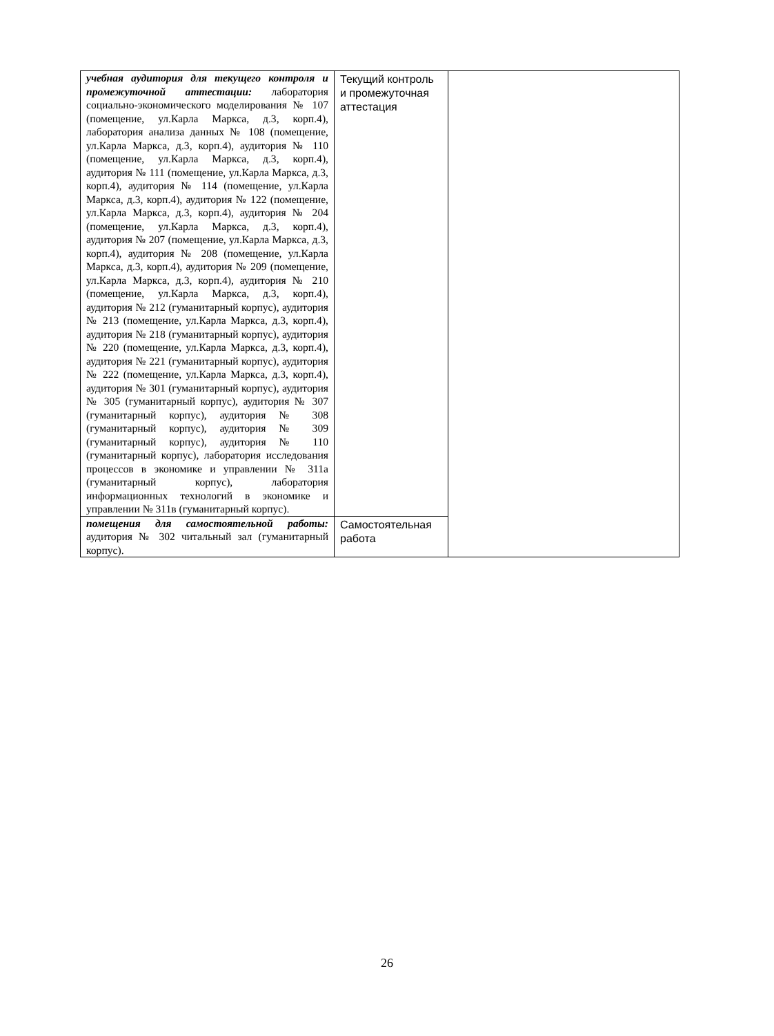| учебная аудитория для текущего контроля и промежуточной аттестации: лаборатория социально-экономического моделирования № 107 (помещение, ул.Карла Маркса, д.3, корп.4), лаборатория анализа данных № 108 (помещение, ул.Карла Маркса, д.3, корп.4), аудитория № 110 (помещение, ул.Карла Маркса, д.3, корп.4), аудитория № 111 (помещение, ул.Карла Маркса, д.3, корп.4), аудитория № 114 (помещение, ул.Карла Маркса, д.3, корп.4), аудитория № 122 (помещение, ул.Карла Маркса, д.3, корп.4), аудитория № 204 (помещение, ул.Карла Маркса, д.3, корп.4), аудитория № 207 (помещение, ул.Карла Маркса, д.3, корп.4), аудитория № 208 (помещение, ул.Карла Маркса, д.3, корп.4), аудитория № 209 (помещение, ул.Карла Маркса, д.3, корп.4), аудитория № 210 (помещение, ул.Карла Маркса, д.3, корп.4), аудитория № 212 (гуманитарный корпус), аудитория № 213 (помещение, ул.Карла Маркса, д.3, корп.4), аудитория № 218 (гуманитарный корпус), аудитория № 220 (помещение, ул.Карла Маркса, д.3, корп.4), аудитория № 221 (гуманитарный корпус), аудитория № 222 (помещение, ул.Карла Маркса, д.3, корп.4), аудитория № 301 (гуманитарный корпус), аудитория № 305 (гуманитарный корпус), аудитория № 307 (гуманитарный корпус), аудитория № 308 (гуманитарный корпус), аудитория № 309 (гуманитарный корпус), аудитория № 110 (гуманитарный корпус), лаборатория исследования процессов в экономике и управлении № 311а (гуманитарный корпус), лаборатория информационных технологий в экономике и управлении № 311в (гуманитарный корпус). | Текущий контроль и промежуточная аттестация | |
| помещения для самостоятельной работы: аудитория № 302 читальный зал (гуманитарный корпус). | Самостоятельная работа | |
26